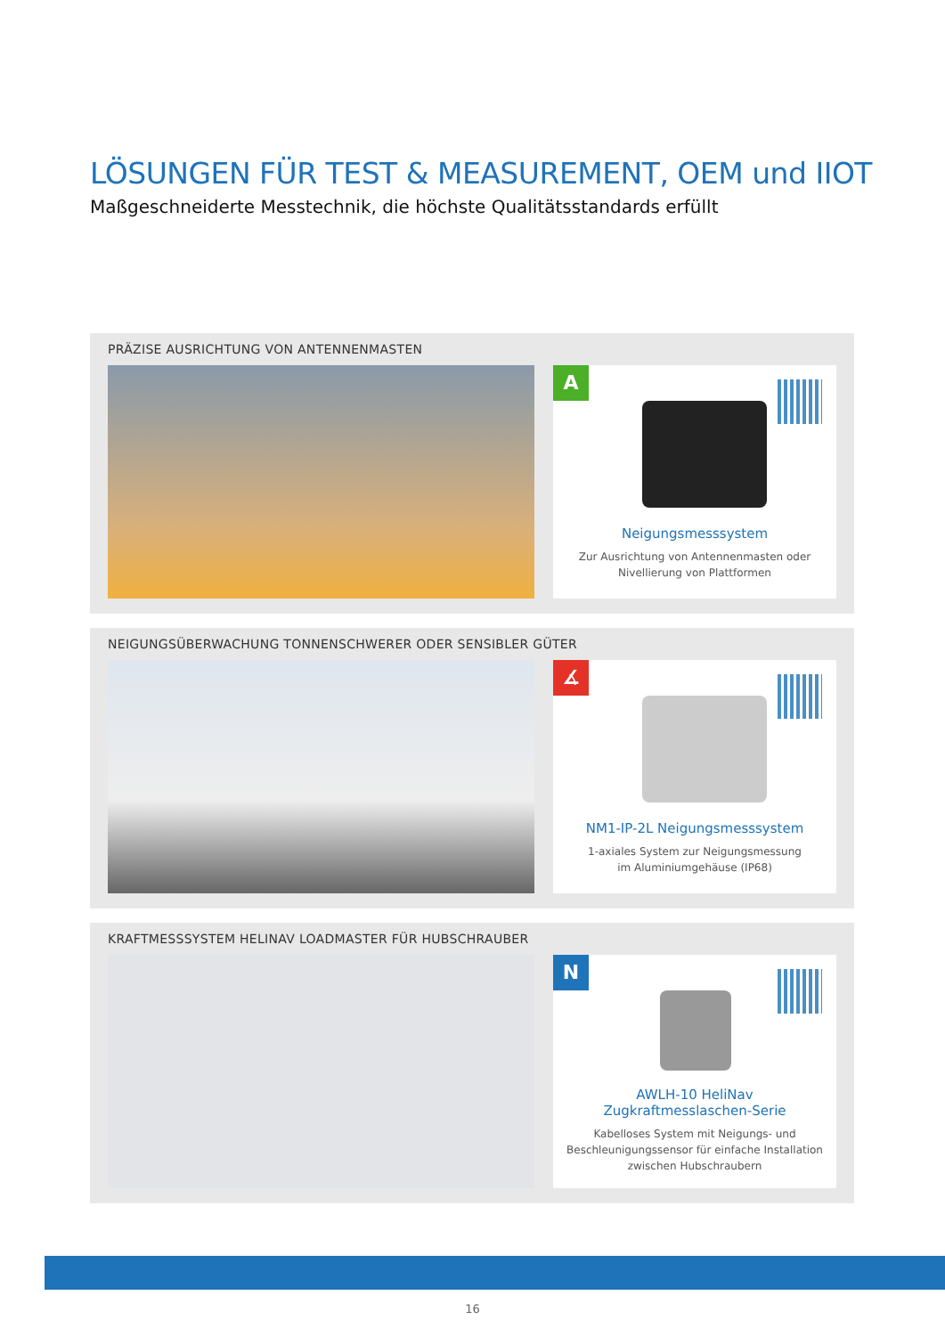LÖSUNGEN FÜR TEST & MEASUREMENT, OEM und IIOT
Maßgeschneiderte Messtechnik, die höchste Qualitätsstandards erfüllt
PRÄZISE AUSRICHTUNG VON ANTENNENMASTEN
A
Neigungsmesssystem
Zur Ausrichtung von Antennenmasten oder
Nivellierung von Plattformen
NEIGUNGSÜBERWACHUNG TONNENSCHWERER ODER SENSIBLER GÜTER
∡
NM1-IP-2L Neigungsmesssystem
1-axiales System zur Neigungsmessung
im Aluminiumgehäuse (IP68)
KRAFTMESSSYSTEM HELINAV LOADMASTER FÜR HUBSCHRAUBER
N
AWLH-10 HeliNav
Zugkraftmesslaschen-Serie
Kabelloses System mit Neigungs- und
Beschleunigungssensor für einfache Installation
zwischen Hubschraubern
16